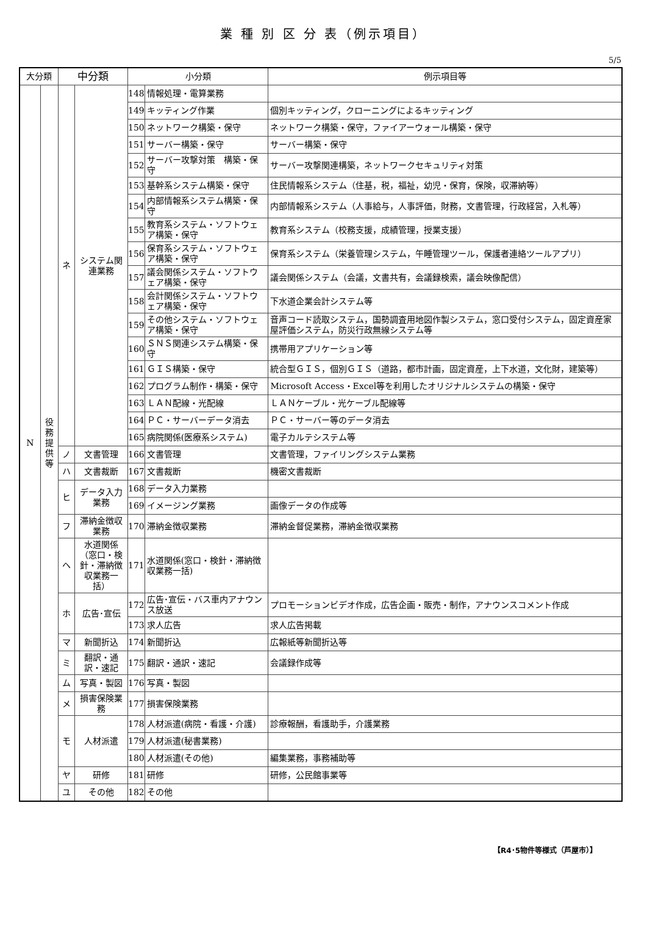業 種 別 区 分 表（例示項目）
5/5
| 大分類 | | 中分類 | | 小分類 | | 例示項目等 |
| --- | --- | --- | --- | --- | --- | --- |
| N | 役 務 提 供 等 | ネ | システム関連業務 | 148 | 情報処理・電算業務 | |
| | | | | 149 | キッティング作業 | 個別キッティング，クローニングによるキッティング |
| | | | | 150 | ネットワーク構築・保守 | ネットワーク構築・保守，ファイアーウォール構築・保守 |
| | | | | 151 | サーバー構築・保守 | サーバー構築・保守 |
| | | | | 152 | サーバー攻撃対策 構築・保守 | サーバー攻撃関連構築，ネットワークセキュリティ対策 |
| | | | | 153 | 基幹系システム構築・保守 | 住民情報系システム（住基，税，福祉，幼児・保育，保険，収滞納等） |
| | | | | 154 | 内部情報系システム構築・保守 | 内部情報系システム（人事給与，人事評価，財務，文書管理，行政経営，入札等） |
| | | | | 155 | 教育系システム・ソフトウェア構築・保守 | 教育系システム（校務支援，成績管理，授業支援） |
| | | | | 156 | 保育系システム・ソフトウェア構築・保守 | 保育系システム（栄養管理システム，午睡管理ツール，保護者連絡ツールアプリ） |
| | | | | 157 | 議会関係システム・ソフトウェア構築・保守 | 議会関係システム（会議，文書共有，会議録検索，議会映像配信） |
| | | | | 158 | 会計関係システム・ソフトウェア構築・保守 | 下水道企業会計システム等 |
| | | | | 159 | その他システム・ソフトウェア構築・保守 | 音声コード読取システム，国勢調査用地図作製システム，窓口受付システム，固定資産家屋評価システム，防災行政無線システム等 |
| | | | | 160 | ＳＮＳ関連システム構築・保守 | 携帯用アプリケーション等 |
| | | | | 161 | ＧＩＳ構築・保守 | 統合型ＧＩＳ，個別ＧＩＳ（道路，都市計画，固定資産，上下水道，文化財，建築等） |
| | | | | 162 | プログラム制作・構築・保守 | Microsoft Access・Excel等を利用したオリジナルシステムの構築・保守 |
| | | | | 163 | ＬＡＮ配線・光配線 | ＬＡＮケーブル・光ケーブル配線等 |
| | | | | 164 | ＰＣ・サーバーデータ消去 | ＰＣ・サーバー等のデータ消去 |
| | | | | 165 | 病院関係(医療系システム) | 電子カルテシステム等 |
| | | ノ | 文書管理 | 166 | 文書管理 | 文書管理，ファイリングシステム業務 |
| | | ハ | 文書裁断 | 167 | 文書裁断 | 機密文書裁断 |
| | | ヒ | データ入力業務 | 168 | データ入力業務 | |
| | | | | 169 | イメージング業務 | 画像データの作成等 |
| | | フ | 滞納金徴収業務 | 170 | 滞納金徴収業務 | 滞納金督促業務，滞納金徴収業務 |
| | | ヘ | 水道関係（窓口・検針・滞納徴収業務一括） | 171 | 水道関係(窓口・検針・滞納徴収業務一括) | |
| | | ホ | 広告･宣伝 | 172 | 広告･宣伝・バス車内アナウンス放送 | プロモーションビデオ作成，広告企画・販売・制作，アナウンスコメント作成 |
| | | | | 173 | 求人広告 | 求人広告掲載 |
| | | マ | 新聞折込 | 174 | 新聞折込 | 広報紙等新聞折込等 |
| | | ミ | 翻訳・通訳・速記 | 175 | 翻訳・通訳・速記 | 会議録作成等 |
| | | ム | 写真・製図 | 176 | 写真・製図 | |
| | | メ | 損害保険業務 | 177 | 損害保険業務 | |
| | | モ | 人材派遣 | 178 | 人材派遣(病院・看護・介護) | 診療報酬，看護助手，介護業務 |
| | | | | 179 | 人材派遣(秘書業務) | |
| | | | | 180 | 人材派遣(その他) | 編集業務，事務補助等 |
| | | ヤ | 研修 | 181 | 研修 | 研修，公民館事業等 |
| | | ユ | その他 | 182 | その他 | |
【R4･5物件等様式（芦屋市）】